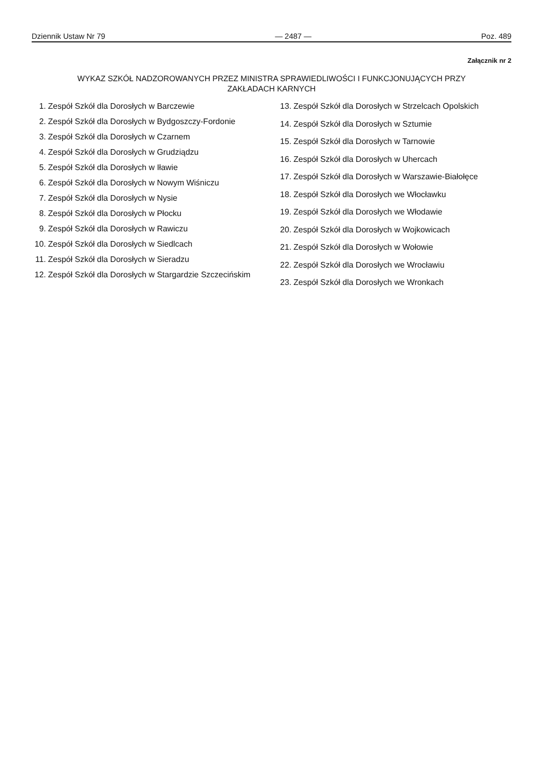Dziennik Ustaw Nr 79 — 2487 — Poz. 489
Załącznik nr 2
WYKAZ SZKÓŁ NADZOROWANYCH PRZEZ MINISTRA SPRAWIEDLIWOŚCI I FUNKCJONUJĄCYCH PRZY
ZAKŁADACH KARNYCH
1. Zespół Szkół dla Dorosłych w Barczewie
2. Zespół Szkół dla Dorosłych w Bydgoszczy-Fordonie
3. Zespół Szkół dla Dorosłych w Czarnem
4. Zespół Szkół dla Dorosłych w Grudziądzu
5. Zespół Szkół dla Dorosłych w Iławie
6. Zespół Szkół dla Dorosłych w Nowym Wiśniczu
7. Zespół Szkół dla Dorosłych w Nysie
8. Zespół Szkół dla Dorosłych w Płocku
9. Zespół Szkół dla Dorosłych w Rawiczu
10. Zespół Szkół dla Dorosłych w Siedlcach
11. Zespół Szkół dla Dorosłych w Sieradzu
12. Zespół Szkół dla Dorosłych w Stargardzie Szczecińskim
13. Zespół Szkół dla Dorosłych w Strzelcach Opolskich
14. Zespół Szkół dla Dorosłych w Sztumie
15. Zespół Szkół dla Dorosłych w Tarnowie
16. Zespół Szkół dla Dorosłych w Uhercach
17. Zespół Szkół dla Dorosłych w Warszawie-Białołęce
18. Zespół Szkół dla Dorosłych we Włocławku
19. Zespół Szkół dla Dorosłych we Włodawie
20. Zespół Szkół dla Dorosłych w Wojkowicach
21. Zespół Szkół dla Dorosłych w Wołowie
22. Zespół Szkół dla Dorosłych we Wrocławiu
23. Zespół Szkół dla Dorosłych we Wronkach